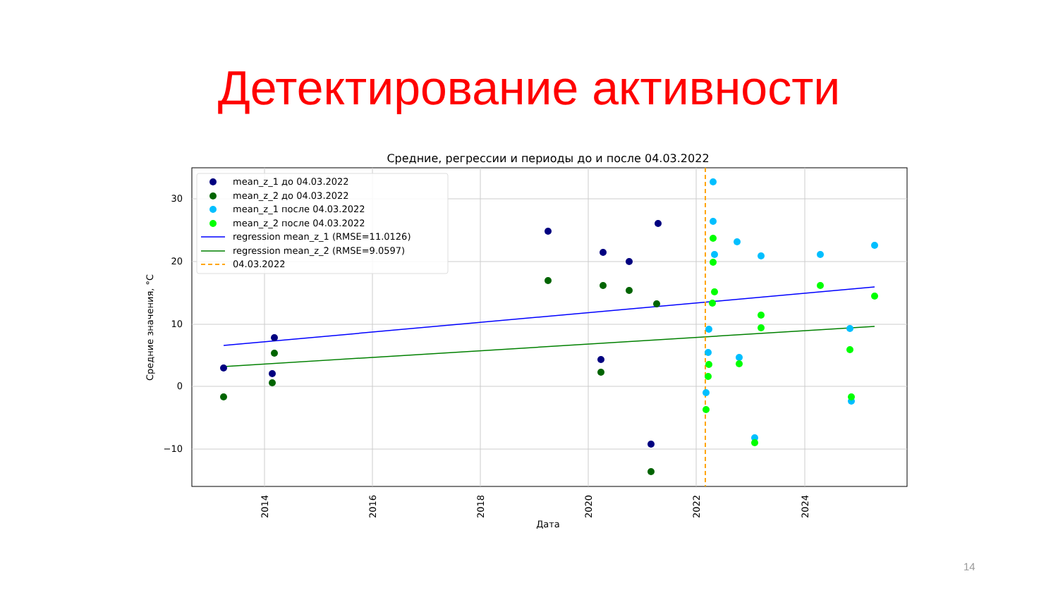Детектирование активности
Средние, регрессии и периоды до и после 04.03.2022
30
20
10
0
−10
2014
2016
2018
2020
2022
2024
Дата
Средние значения, °C
mean_z_1 до 04.03.2022
mean_z_2 до 04.03.2022
mean_z_1 после 04.03.2022
mean_z_2 после 04.03.2022
regression mean_z_1 (RMSE=11.0126)
regression mean_z_2 (RMSE=9.0597)
04.03.2022
14